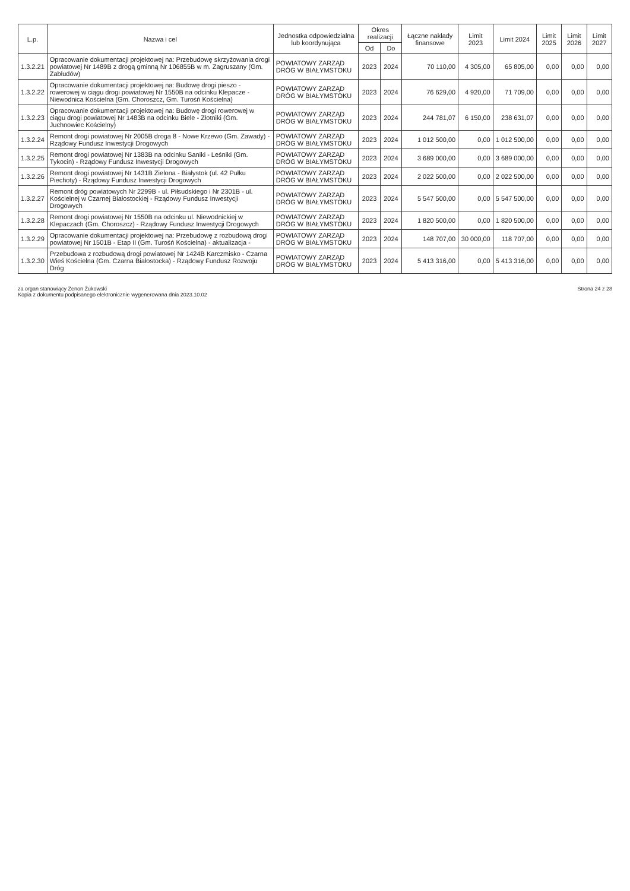| L.p. | Nazwa i cel | Jednostka odpowiedzialna lub koordynująca | Okres realizacji | | Łączne nakłady finansowe | Limit 2023 | Limit 2024 | Limit 2025 | Limit 2026 | Limit 2027 |
| --- | --- | --- | --- | --- | --- | --- | --- | --- | --- | --- |
| | | | Od | Do | | | | | | |
| 1.3.2.21 | Opracowanie dokumentacji projektowej na: Przebudowę skrzyżowania drogi powiatowej Nr 1489B z drogą gminną Nr 106855B w m. Zagruszany (Gm. Zabłudów) | POWIATOWY ZARZĄD DRÓG W BIAŁYMSTOKU | 2023 | 2024 | 70 110,00 | 4 305,00 | 65 805,00 | 0,00 | 0,00 | 0,00 |
| 1.3.2.22 | Opracowanie dokumentacji projektowej na: Budowę drogi pieszo - rowerowej w ciągu drogi powiatowej Nr 1550B na odcinku Klepacze - Niewodnica Kościelna (Gm. Choroszcz, Gm. Turośń Kościelna) | POWIATOWY ZARZĄD DRÓG W BIAŁYMSTOKU | 2023 | 2024 | 76 629,00 | 4 920,00 | 71 709,00 | 0,00 | 0,00 | 0,00 |
| 1.3.2.23 | Opracowanie dokumentacji projektowej na: Budowę drogi rowerowej w ciągu drogi powiatowej Nr 1483B na odcinku Biele - Złotniki (Gm. Juchnowiec Kościelny) | POWIATOWY ZARZĄD DRÓG W BIAŁYMSTOKU | 2023 | 2024 | 244 781,07 | 6 150,00 | 238 631,07 | 0,00 | 0,00 | 0,00 |
| 1.3.2.24 | Remont drogi powiatowej Nr 2005B droga 8 - Nowe Krzewo (Gm. Zawady) - Rządowy Fundusz Inwestycji Drogowych | POWIATOWY ZARZĄD DRÓG W BIAŁYMSTOKU | 2023 | 2024 | 1 012 500,00 | 0,00 | 1 012 500,00 | 0,00 | 0,00 | 0,00 |
| 1.3.2.25 | Remont drogi powiatowej Nr 1383B na odcinku Saniki - Leśniki (Gm. Tykocin) - Rządowy Fundusz Inwestycji Drogowych | POWIATOWY ZARZĄD DRÓG W BIAŁYMSTOKU | 2023 | 2024 | 3 689 000,00 | 0,00 | 3 689 000,00 | 0,00 | 0,00 | 0,00 |
| 1.3.2.26 | Remont drogi powiatowej Nr 1431B Zielona - Białystok (ul. 42 Pułku Piechoty) - Rządowy Fundusz Inwestycji Drogowych | POWIATOWY ZARZĄD DRÓG W BIAŁYMSTOKU | 2023 | 2024 | 2 022 500,00 | 0,00 | 2 022 500,00 | 0,00 | 0,00 | 0,00 |
| 1.3.2.27 | Remont dróg powiatowych Nr 2299B - ul. Piłsudskiego i Nr 2301B - ul. Kościelnej w Czarnej Białostockiej - Rządowy Fundusz Inwestycji Drogowych | POWIATOWY ZARZĄD DRÓG W BIAŁYMSTOKU | 2023 | 2024 | 5 547 500,00 | 0,00 | 5 547 500,00 | 0,00 | 0,00 | 0,00 |
| 1.3.2.28 | Remont drogi powiatowej Nr 1550B na odcinku ul. Niewodnickiej w Klepaczach (Gm. Choroszcz) - Rządowy Fundusz Inwestycji Drogowych | POWIATOWY ZARZĄD DRÓG W BIAŁYMSTOKU | 2023 | 2024 | 1 820 500,00 | 0,00 | 1 820 500,00 | 0,00 | 0,00 | 0,00 |
| 1.3.2.29 | Opracowanie dokumentacji projektowej na: Przebudowę z rozbudową drogi powiatowej Nr 1501B - Etap II (Gm. Turośń Kościelna) - aktualizacja - | POWIATOWY ZARZĄD DRÓG W BIAŁYMSTOKU | 2023 | 2024 | 148 707,00 | 30 000,00 | 118 707,00 | 0,00 | 0,00 | 0,00 |
| 1.3.2.30 | Przebudowa z rozbudową drogi powiatowej Nr 1424B Karczmisko - Czarna Wieś Kościelna (Gm. Czarna Białostocka) - Rządowy Fundusz Rozwoju Dróg | POWIATOWY ZARZĄD DRÓG W BIAŁYMSTOKU | 2023 | 2024 | 5 413 316,00 | 0,00 | 5 413 316,00 | 0,00 | 0,00 | 0,00 |
za organ stanowiący Zenon Żukowski
Kopia z dokumentu podpisanego elektronicznie wygenerowana dnia 2023.10.02
Strona 24 z 28